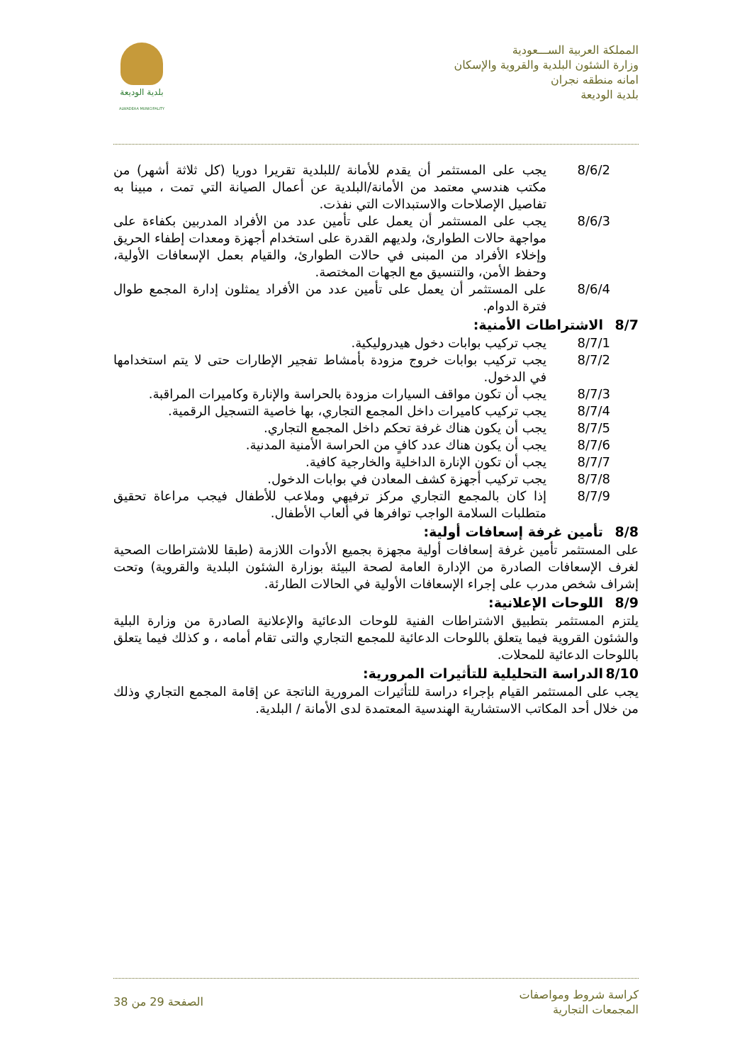المملكة العربية الســـعودية
وزارة الشئون البلدية والقروية والإسكان
امانه منطقه نجران
بلدية الوديعة
بلدية الوديعة
ALWADEAA MUNICIPALITY
8/6/2 يجب على المستثمر أن يقدم للأمانة /للبلدية تقريرا دوريا (كل ثلاثة أشهر) من مكتب هندسي معتمد من الأمانة/البلدية عن أعمال الصيانة التي تمت ، مبينا به تفاصيل الإصلاحات والاستبدالات التي نفذت.
8/6/3 يجب على المستثمر أن يعمل على تأمين عدد من الأفراد المدربين بكفاءة على مواجهة حالات الطوارئ، ولديهم القدرة على استخدام أجهزة ومعدات إطفاء الحريق وإخلاء الأفراد من المبنى في حالات الطوارئ، والقيام بعمل الإسعافات الأولية، وحفظ الأمن، والتنسيق مع الجهات المختصة.
8/6/4 على المستثمر أن يعمل على تأمين عدد من الأفراد يمثلون إدارة المجمع طوال فترة الدوام.
8/7 الاشتراطات الأمنية:
8/7/1 يجب تركيب بوابات دخول هيدروليكية.
8/7/2 يجب تركيب بوابات خروج مزودة بأمشاط تفجير الإطارات حتى لا يتم استخدامها في الدخول.
8/7/3 يجب أن تكون مواقف السيارات مزودة بالحراسة والإنارة وكاميرات المراقبة.
8/7/4 يجب تركيب كاميرات داخل المجمع التجاري، بها خاصية التسجيل الرقمية.
8/7/5 يجب أن يكون هناك غرفة تحكم داخل المجمع التجاري.
8/7/6 يجب أن يكون هناك عدد كافٍ من الحراسة الأمنية المدنية.
8/7/7 يجب أن تكون الإنارة الداخلية والخارجية كافية.
8/7/8 يجب تركيب أجهزة كشف المعادن في بوابات الدخول.
8/7/9 إذا كان بالمجمع التجاري مركز ترفيهي وملاعب للأطفال فيجب مراعاة تحقيق متطلبات السلامة الواجب توافرها في ألعاب الأطفال.
8/8 تأمين غرفة إسعافات أولية:
على المستثمر تأمين غرفة إسعافات أولية مجهزة بجميع الأدوات اللازمة (طبقا للاشتراطات الصحية لغرف الإسعافات الصادرة من الإدارة العامة لصحة البيئة بوزارة الشئون البلدية والقروية) وتحت إشراف شخص مدرب على إجراء الإسعافات الأولية في الحالات الطارئة.
8/9 اللوحات الإعلانية:
يلتزم المستثمر بتطبيق الاشتراطات الفنية للوحات الدعائية والإعلانية الصادرة من وزارة البلية والشئون القروية فيما يتعلق باللوحات الدعائية للمجمع التجاري والتى تقام أمامه ، و كذلك فيما يتعلق باللوحات الدعائية للمحلات.
8/10 الدراسة التحليلية للتأثيرات المرورية:
يجب على المستثمر القيام بإجراء دراسة للتأثيرات المرورية الناتجة عن إقامة المجمع التجاري وذلك من خلال أحد المكاتب الاستشارية الهندسية المعتمدة لدى الأمانة / البلدية.
كراسة شروط ومواصفات
المجمعات التجارية
الصفحة 29 من 38